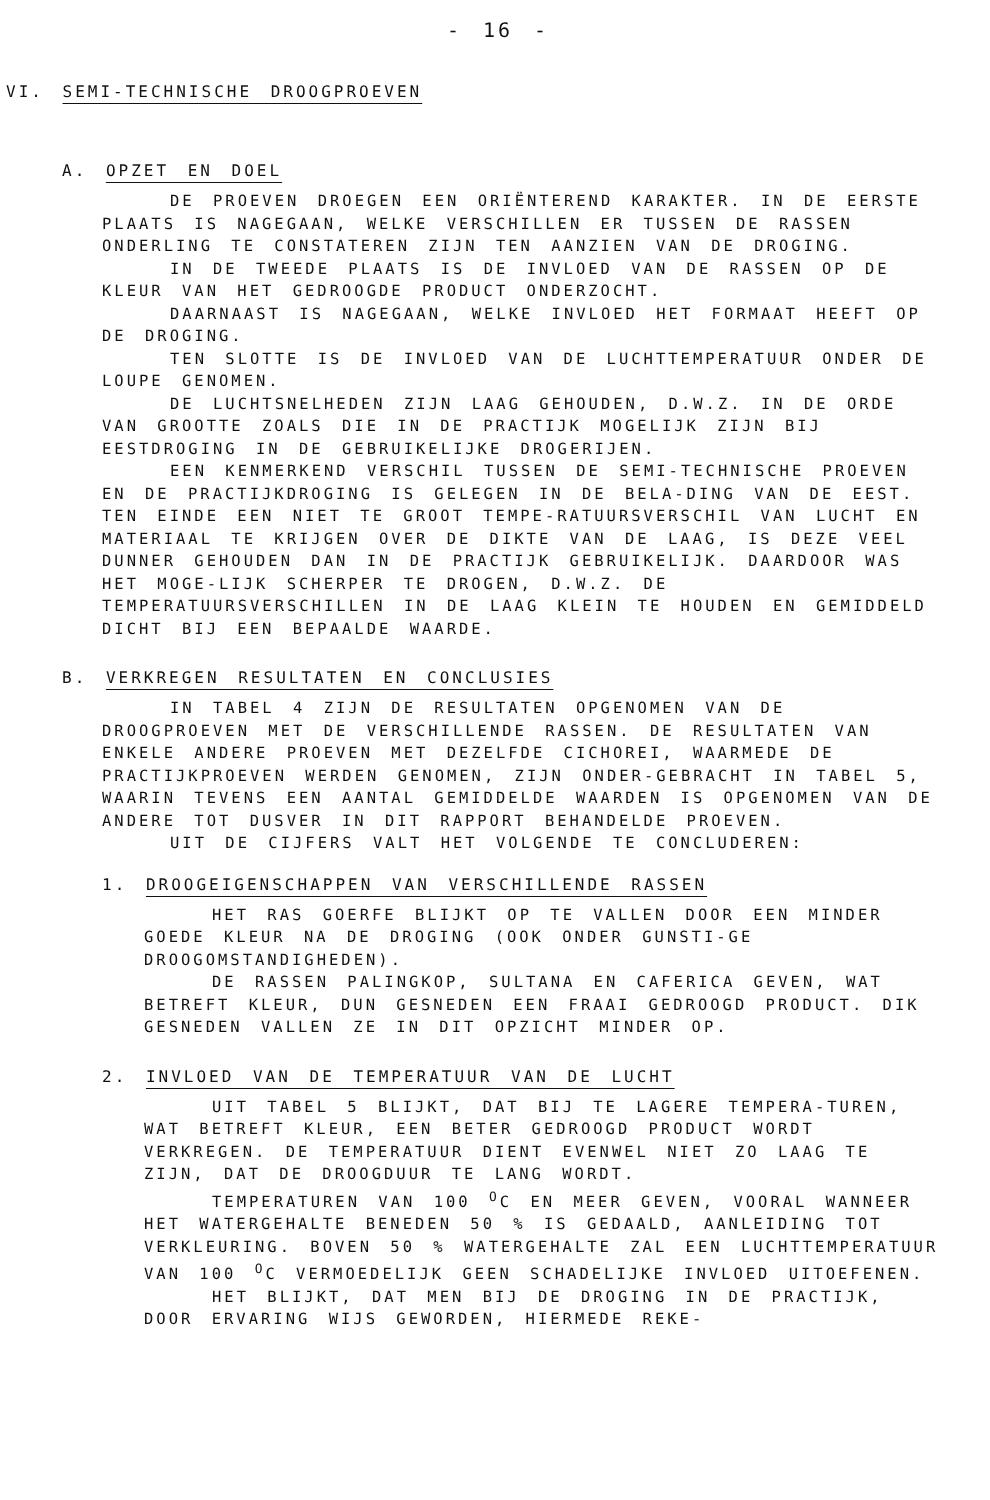- 16 -
VI. SEMI-TECHNISCHE DROOGPROEVEN
A. OPZET EN DOEL
DE PROEVEN DROEGEN EEN ORIËNTEREND KARAKTER. IN DE EERSTE PLAATS IS NAGEGAAN, WELKE VERSCHILLEN ER TUSSEN DE RASSEN ONDERLING TE CONSTATEREN ZIJN TEN AANZIEN VAN DE DROGING.
IN DE TWEEDE PLAATS IS DE INVLOED VAN DE RASSEN OP DE KLEUR VAN HET GEDROOGDE PRODUCT ONDERZOCHT.
DAARNAAST IS NAGEGAAN, WELKE INVLOED HET FORMAAT HEEFT OP DE DROGING.
TEN SLOTTE IS DE INVLOED VAN DE LUCHTTEMPERATUUR ONDER DE LOUPE GENOMEN.
DE LUCHTSNELHEDEN ZIJN LAAG GEHOUDEN, D.W.Z. IN DE ORDE VAN GROOTTE ZOALS DIE IN DE PRACTIJK MOGELIJK ZIJN BIJ EESTDROGING IN DE GEBRUIKELIJKE DROGERIJEN.
EEN KENMERKEND VERSCHIL TUSSEN DE SEMI-TECHNISCHE PROEVEN EN DE PRACTIJKDROGING IS GELEGEN IN DE BELA-DING VAN DE EEST. TEN EINDE EEN NIET TE GROOT TEMPE-RATUURSVERSCHIL VAN LUCHT EN MATERIAAL TE KRIJGEN OVER DE DIKTE VAN DE LAAG, IS DEZE VEEL DUNNER GEHOUDEN DAN IN DE PRACTIJK GEBRUIKELIJK. DAARDOOR WAS HET MOGE-LIJK SCHERPER TE DROGEN, D.W.Z. DE TEMPERATUURSVERSCHILLEN IN DE LAAG KLEIN TE HOUDEN EN GEMIDDELD DICHT BIJ EEN BEPAALDE WAARDE.
B. VERKREGEN RESULTATEN EN CONCLUSIES
IN TABEL 4 ZIJN DE RESULTATEN OPGENOMEN VAN DE DROOGPROEVEN MET DE VERSCHILLENDE RASSEN. DE RESULTATEN VAN ENKELE ANDERE PROEVEN MET DEZELFDE CICHOREI, WAARMEDE DE PRACTIJKPROEVEN WERDEN GENOMEN, ZIJN ONDER-GEBRACHT IN TABEL 5, WAARIN TEVENS EEN AANTAL GEMIDDELDE WAARDEN IS OPGENOMEN VAN DE ANDERE TOT DUSVER IN DIT RAPPORT BEHANDELDE PROEVEN.
UIT DE CIJFERS VALT HET VOLGENDE TE CONCLUDEREN:
1. DROOGEIGENSCHAPPEN VAN VERSCHILLENDE RASSEN
HET RAS GOERFE BLIJKT OP TE VALLEN DOOR EEN MINDER GOEDE KLEUR NA DE DROGING (OOK ONDER GUNSTI-GE DROOGOMSTANDIGHEDEN).
DE RASSEN PALINGKOP, SULTANA EN CAFERICA GEVEN, WAT BETREFT KLEUR, DUN GESNEDEN EEN FRAAI GEDROOGD PRODUCT. DIK GESNEDEN VALLEN ZE IN DIT OPZICHT MINDER OP.
2. INVLOED VAN DE TEMPERATUUR VAN DE LUCHT
UIT TABEL 5 BLIJKT, DAT BIJ TE LAGERE TEMPERA-TUREN, WAT BETREFT KLEUR, EEN BETER GEDROOGD PRODUCT WORDT VERKREGEN. DE TEMPERATUUR DIENT EVENWEL NIET ZO LAAG TE ZIJN, DAT DE DROOGDUUR TE LANG WORDT.
TEMPERATUREN VAN 100 <sup>O</sup>C EN MEER GEVEN, VOORAL WANNEER HET WATERGEHALTE BENEDEN 50 % IS GEDAALD, AANLEIDING TOT VERKLEURING. BOVEN 50 % WATERGEHALTE ZAL EEN LUCHTTEMPERATUUR VAN 100 <sup>O</sup>C VERMOEDELIJK GEEN SCHADELIJKE INVLOED UITOEFENEN.
HET BLIJKT, DAT MEN BIJ DE DROGING IN DE PRACTIJK, DOOR ERVARING WIJS GEWORDEN, HIERMEDE REKE-